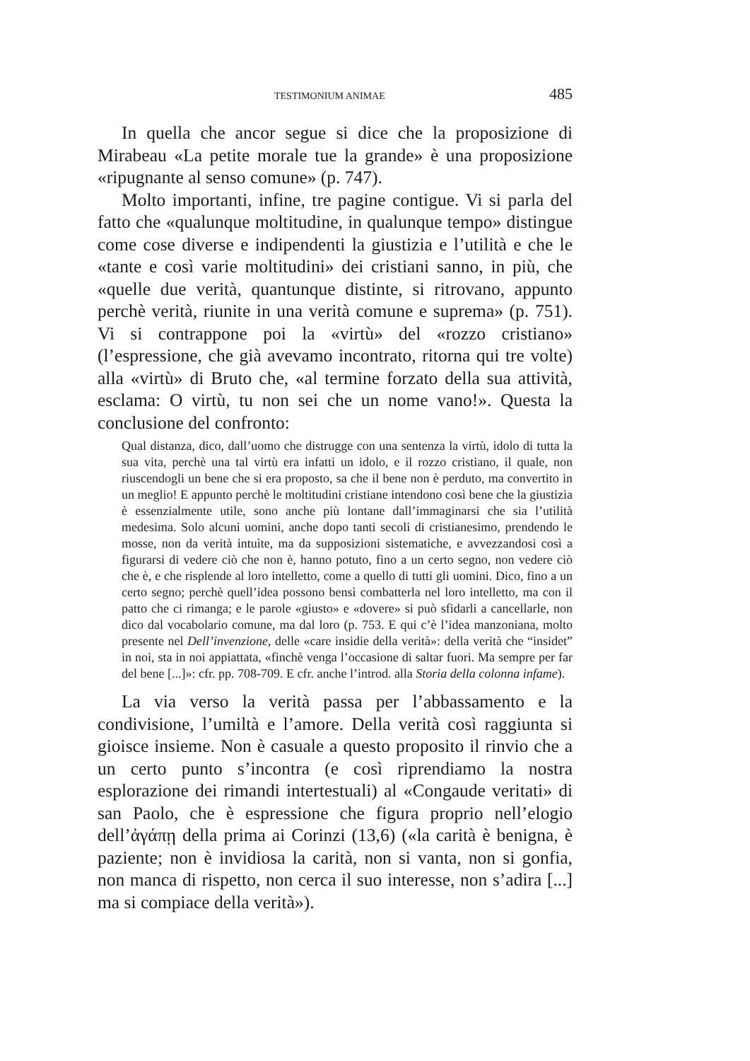TESTIMONIUM ANIMAE 485
In quella che ancor segue si dice che la proposizione di Mirabeau «La petite morale tue la grande» è una proposizione «ripugnante al senso comune» (p. 747).
Molto importanti, infine, tre pagine contigue. Vi si parla del fatto che «qualunque moltitudine, in qualunque tempo» distingue come cose diverse e indipendenti la giustizia e l’utilità e che le «tante e così varie moltitudini» dei cristiani sanno, in più, che «quelle due verità, quantunque distinte, si ritrovano, appunto perchè verità, riunite in una verità comune e suprema» (p. 751). Vi si contrappone poi la «virtù» del «rozzo cristiano» (l’espressione, che già avevamo incontrato, ritorna qui tre volte) alla «virtù» di Bruto che, «al termine forzato della sua attività, esclama: O virtù, tu non sei che un nome vano!». Questa la conclusione del confronto:
Qual distanza, dico, dall’uomo che distrugge con una sentenza la virtù, idolo di tutta la sua vita, perchè una tal virtù era infatti un idolo, e il rozzo cristiano, il quale, non riuscendogli un bene che si era proposto, sa che il bene non è perduto, ma convertito in un meglio! E appunto perchè le moltitudini cristiane intendono così bene che la giustizia è essenzialmente utile, sono anche più lontane dall’immaginarsi che sia l’utilità medesima. Solo alcuni uomini, anche dopo tanti secoli di cristianesimo, prendendo le mosse, non da verità intuìte, ma da supposizioni sistematiche, e avvezzandosi così a figurarsi di vedere ciò che non è, hanno potuto, fino a un certo segno, non vedere ciò che è, e che risplende al loro intelletto, come a quello di tutti gli uomini. Dico, fino a un certo segno; perchè quell’idea possono bensì combatterla nel loro intelletto, ma con il patto che ci rimanga; e le parole «giusto» e «dovere» si può sfidarli a cancellarle, non dico dal vocabolario comune, ma dal loro (p. 753. E qui c’è l’idea manzoniana, molto presente nel Dell’invenzione, delle «care insidie della verità»: della verità che “insidet” in noi, sta in noi appiattata, «finchè venga l’occasione di saltar fuori. Ma sempre per far del bene [...]»: cfr. pp. 708-709. E cfr. anche l’introd. alla Storia della colonna infame).
La via verso la verità passa per l’abbassamento e la condivisione, l’umiltà e l’amore. Della verità così raggiunta si gioisce insieme. Non è casuale a questo proposito il rinvio che a un certo punto s’incontra (e così riprendiamo la nostra esplorazione dei rimandi intertestuali) al «Congaude veritati» di san Paolo, che è espressione che figura proprio nell’elogio dell’ἀγάπῃ della prima ai Corinzi (13,6) («la carità è benigna, è paziente; non è invidiosa la carità, non si vanta, non si gonfia, non manca di rispetto, non cerca il suo interesse, non s’adira [...] ma si compiace della verità»).